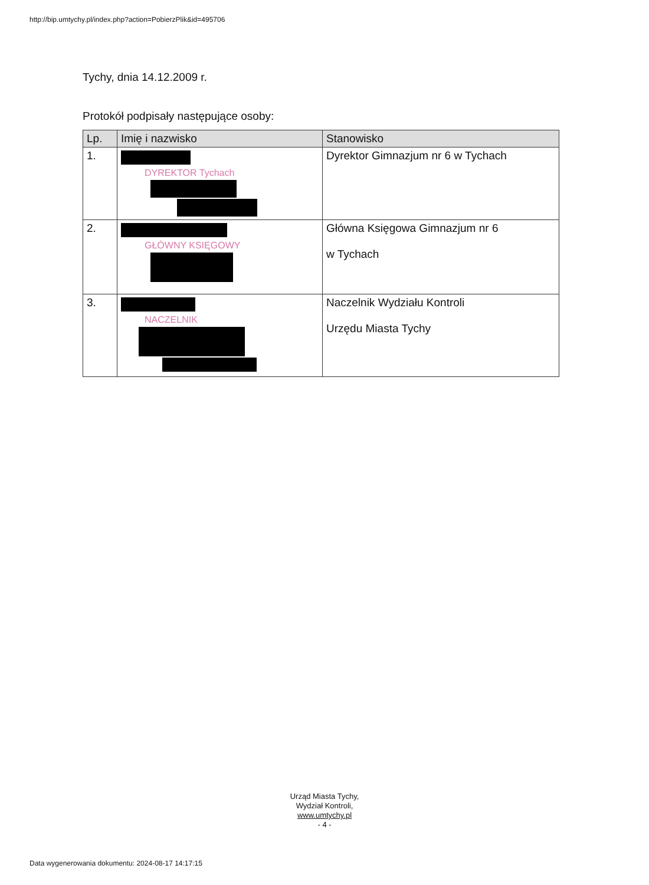http://bip.umtychy.pl/index.php?action=PobierzPlik&id=495706
Tychy, dnia 14.12.2009 r.
Protokół podpisały następujące osoby:
| Lp. | Imię i nazwisko | Stanowisko |
| --- | --- | --- |
| 1. | DYREKTOR Tychach | Dyrektor Gimnazjum nr 6 w Tychach |
| 2. | GŁÓWNY KSIĘGOWY | Główna Księgowa Gimnazjum nr 6 w Tychach |
| 3. | NACZELNIK | Naczelnik Wydziału Kontroli Urzędu Miasta Tychy |
Urząd Miasta Tychy,
Wydział Kontroli,
www.umtychy.pl
- 4 -
Data wygenerowania dokumentu: 2024-08-17 14:17:15